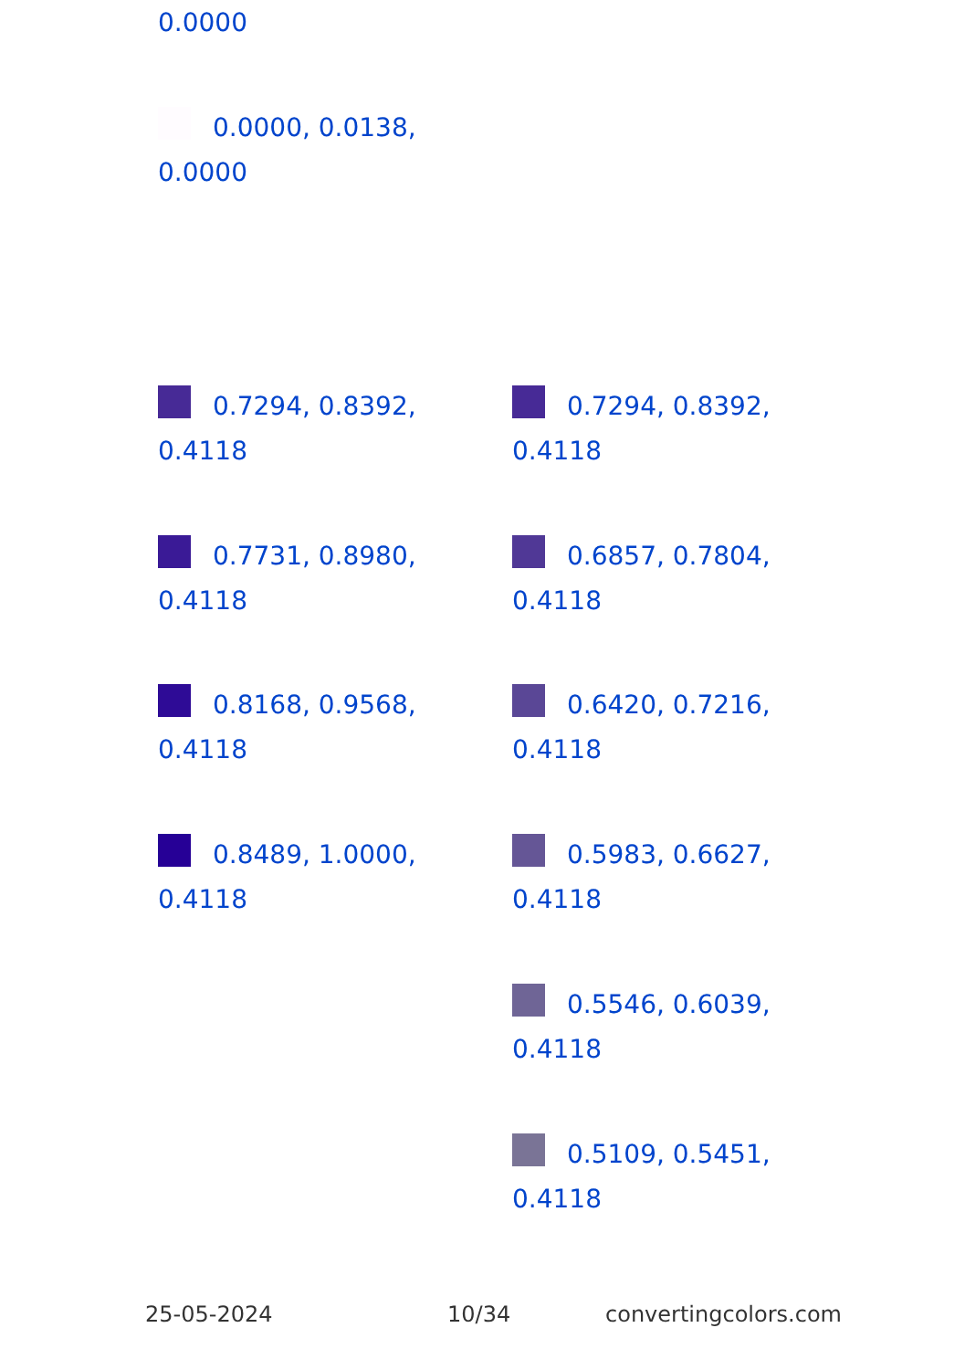0.0000
0.0000, 0.0138, 0.0000
0.7294, 0.8392, 0.4118
0.7731, 0.8980, 0.4118
0.8168, 0.9568, 0.4118
0.8489, 1.0000, 0.4118
0.7294, 0.8392, 0.4118
0.6857, 0.7804, 0.4118
0.6420, 0.7216, 0.4118
0.5983, 0.6627, 0.4118
0.5546, 0.6039, 0.4118
0.5109, 0.5451, 0.4118
25-05-2024 10/34 convertingcolors.com